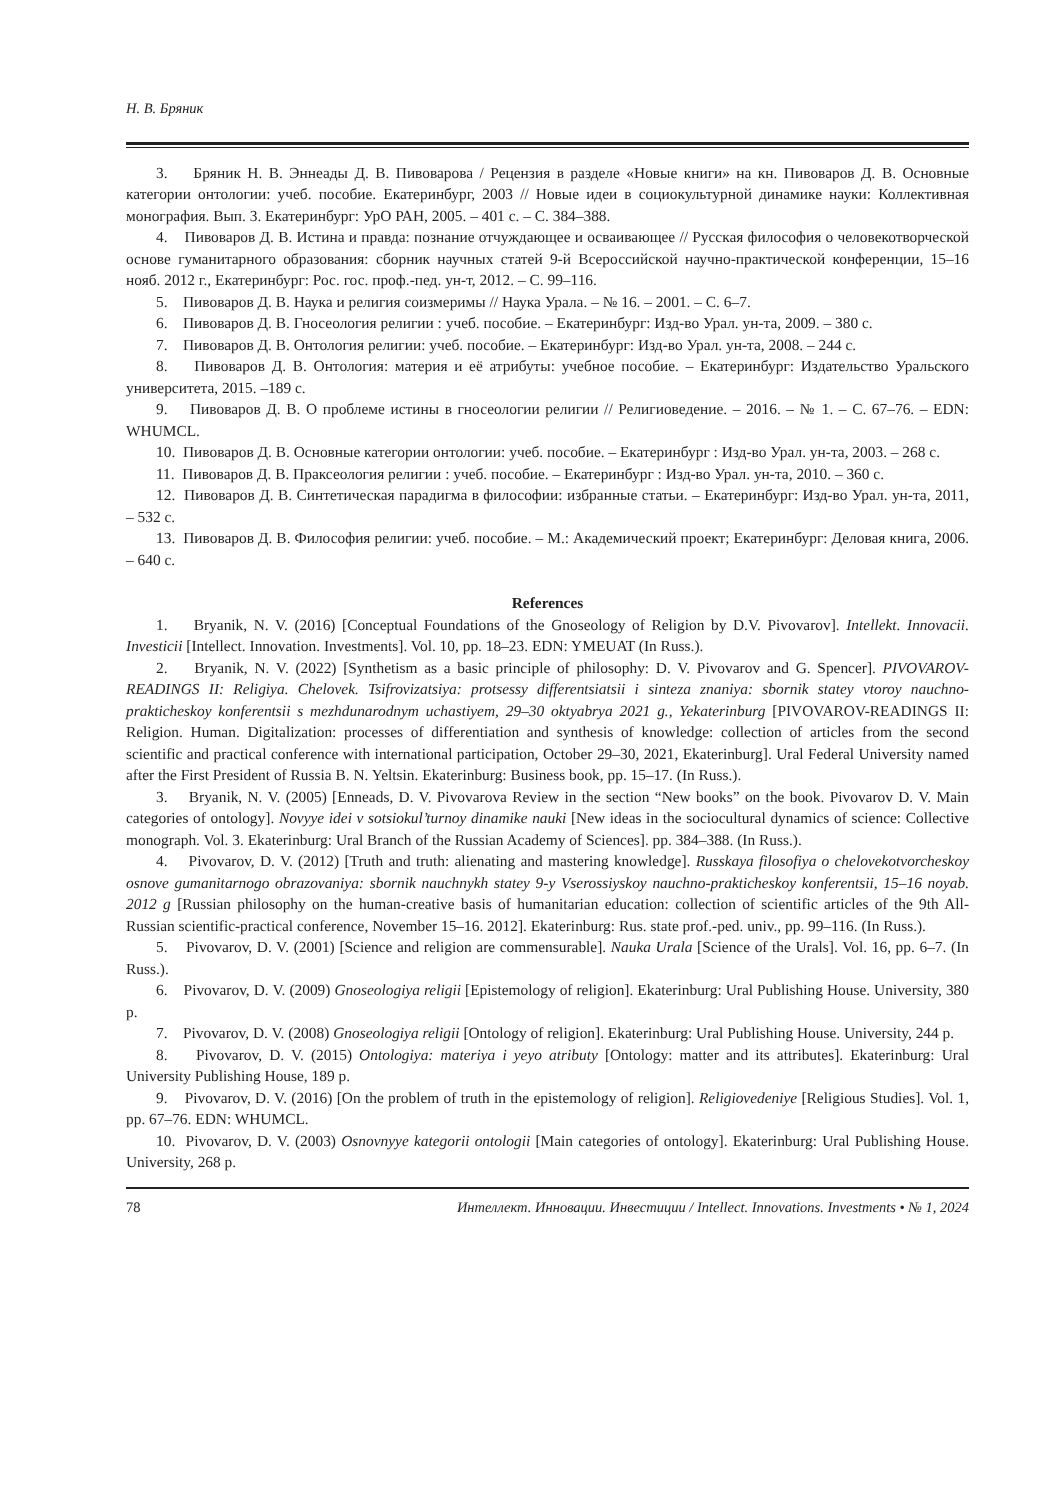Н. В. Бряник
3. Бряник Н. В. Эннеады Д. В. Пивоварова / Рецензия в разделе «Новые книги» на кн. Пивоваров Д. В. Основные категории онтологии: учеб. пособие. Екатеринбург, 2003 // Новые идеи в социокультурной динамике науки: Коллективная монография. Вып. 3. Екатеринбург: УрО РАН, 2005. – 401 с. – С. 384–388.
4. Пивоваров Д. В. Истина и правда: познание отчуждающее и осваивающее // Русская философия о человекотворческой основе гуманитарного образования: сборник научных статей 9-й Всероссийской научно-практической конференции, 15–16 нояб. 2012 г., Екатеринбург: Рос. гос. проф.-пед. ун-т, 2012. – С. 99–116.
5. Пивоваров Д. В. Наука и религия соизмеримы // Наука Урала. – № 16. – 2001. – С. 6–7.
6. Пивоваров Д. В. Гносеология религии : учеб. пособие. – Екатеринбург: Изд-во Урал. ун-та, 2009. – 380 с.
7. Пивоваров Д. В. Онтология религии: учеб. пособие. – Екатеринбург: Изд-во Урал. ун-та, 2008. – 244 с.
8. Пивоваров Д. В. Онтология: материя и её атрибуты: учебное пособие. – Екатеринбург: Издательство Уральского университета, 2015. –189 с.
9. Пивоваров Д. В. О проблеме истины в гносеологии религии // Религиоведение. – 2016. – № 1. – С. 67–76. – EDN: WHUMCL.
10. Пивоваров Д. В. Основные категории онтологии: учеб. пособие. – Екатеринбург : Изд-во Урал. ун-та, 2003. – 268 с.
11. Пивоваров Д. В. Праксеология религии : учеб. пособие. – Екатеринбург : Изд-во Урал. ун-та, 2010. – 360 с.
12. Пивоваров Д. В. Синтетическая парадигма в философии: избранные статьи. – Екатеринбург: Изд-во Урал. ун-та, 2011, – 532 с.
13. Пивоваров Д. В. Философия религии: учеб. пособие. – М.: Академический проект; Екатеринбург: Деловая книга, 2006. – 640 с.
References
1. Bryanik, N. V. (2016) [Conceptual Foundations of the Gnoseology of Religion by D.V. Pivovarov]. Intellekt. Innovacii. Investicii [Intellect. Innovation. Investments]. Vol. 10, pp. 18–23. EDN: YMEUAT (In Russ.).
2. Bryanik, N. V. (2022) [Synthetism as a basic principle of philosophy: D. V. Pivovarov and G. Spencer]. PIVOVAROV-READINGS II: Religiya. Chelovek. Tsifrovizatsiya: protsessy differentsiatsii i sinteza znaniya: sbornik statey vtoroy nauchno-prakticheskoy konferentsii s mezhdunarodnym uchastiyem, 29–30 oktyabrya 2021 g., Yekaterinburg [PIVOVAROV-READINGS II: Religion. Human. Digitalization: processes of differentiation and synthesis of knowledge: collection of articles from the second scientific and practical conference with international participation, October 29–30, 2021, Ekaterinburg]. Ural Federal University named after the First President of Russia B. N. Yeltsin. Ekaterinburg: Business book, pp. 15–17. (In Russ.).
3. Bryanik, N. V. (2005) [Enneads, D. V. Pivovarova Review in the section “New books” on the book. Pivovarov D. V. Main categories of ontology]. Novyye idei v sotsiokul’turnoy dinamike nauki [New ideas in the sociocultural dynamics of science: Collective monograph. Vol. 3. Ekaterinburg: Ural Branch of the Russian Academy of Sciences]. pp. 384–388. (In Russ.).
4. Pivovarov, D. V. (2012) [Truth and truth: alienating and mastering knowledge]. Russkaya filosofiya o chelovekotvorcheskoy osnove gumanitarnogo obrazovaniya: sbornik nauchnykh statey 9-y Vserossiyskoy nauchno-prakticheskoy konferentsii, 15–16 noyab. 2012 g [Russian philosophy on the human-creative basis of humanitarian education: collection of scientific articles of the 9th All-Russian scientific-practical conference, November 15–16. 2012]. Ekaterinburg: Rus. state prof.-ped. univ., pp. 99–116. (In Russ.).
5. Pivovarov, D. V. (2001) [Science and religion are commensurable]. Nauka Urala [Science of the Urals]. Vol. 16, pp. 6–7. (In Russ.).
6. Pivovarov, D. V. (2009) Gnoseologiya religii [Epistemology of religion]. Ekaterinburg: Ural Publishing House. University, 380 p.
7. Pivovarov, D. V. (2008) Gnoseologiya religii [Ontology of religion]. Ekaterinburg: Ural Publishing House. University, 244 p.
8. Pivovarov, D. V. (2015) Ontologiya: materiya i yeyo atributy [Ontology: matter and its attributes]. Ekaterinburg: Ural University Publishing House, 189 p.
9. Pivovarov, D. V. (2016) [On the problem of truth in the epistemology of religion]. Religiovedeniye [Religious Studies]. Vol. 1, pp. 67–76. EDN: WHUMCL.
10. Pivovarov, D. V. (2003) Osnovnyye kategorii ontologii [Main categories of ontology]. Ekaterinburg: Ural Publishing House. University, 268 p.
78 Интеллект. Инновации. Инвестиции / Intellect. Innovations. Investments • № 1, 2024